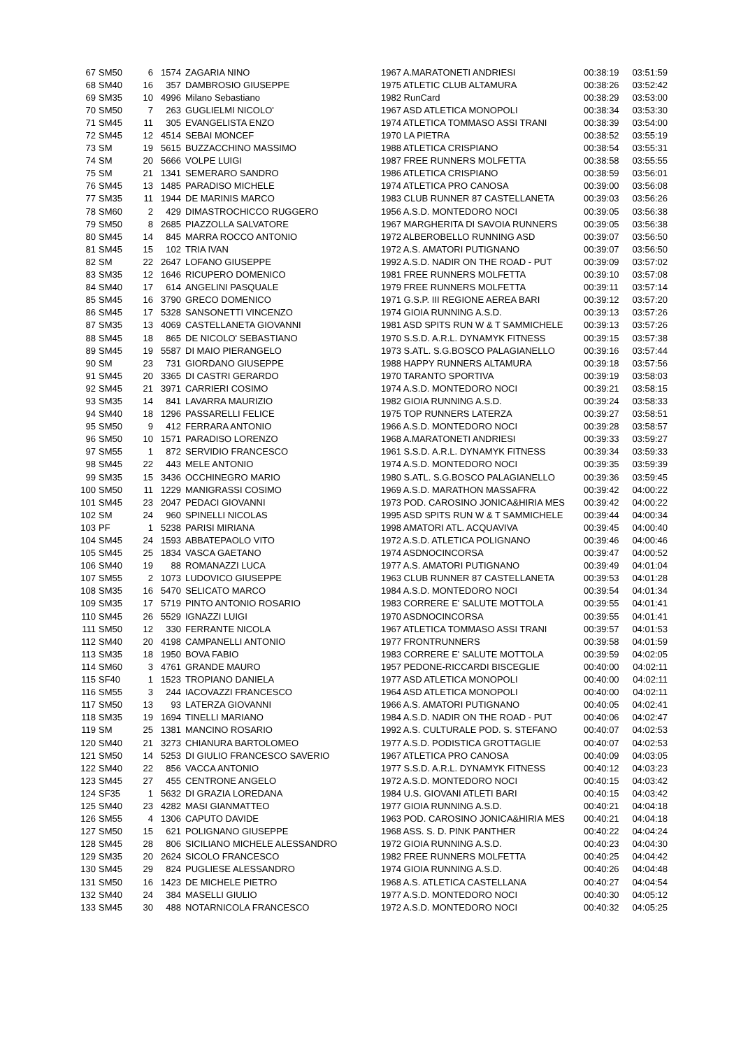| 67 | SM50 | 6 | 1574 | ZAGARIA NINO | 1967 A.MARATONETI ANDRIESI | 00:38:19 | 03:51:59 |
| 68 | SM40 | 16 | 357 | DAMBROSIO GIUSEPPE | 1975 ATLETIC CLUB ALTAMURA | 00:38:26 | 03:52:42 |
| 69 | SM35 | 10 | 4996 | Milano Sebastiano | 1982 RunCard | 00:38:29 | 03:53:00 |
| 70 | SM50 | 7 | 263 | GUGLIELMI NICOLO' | 1967 ASD ATLETICA MONOPOLI | 00:38:34 | 03:53:30 |
| 71 | SM45 | 11 | 305 | EVANGELISTA ENZO | 1974 ATLETICA TOMMASO ASSI TRANI | 00:38:39 | 03:54:00 |
| 72 | SM45 | 12 | 4514 | SEBAI MONCEF | 1970 LA PIETRA | 00:38:52 | 03:55:19 |
| 73 | SM | 19 | 5615 | BUZZACCHINO MASSIMO | 1988 ATLETICA CRISPIANO | 00:38:54 | 03:55:31 |
| 74 | SM | 20 | 5666 | VOLPE LUIGI | 1987 FREE RUNNERS MOLFETTA | 00:38:58 | 03:55:55 |
| 75 | SM | 21 | 1341 | SEMERARO SANDRO | 1986 ATLETICA CRISPIANO | 00:38:59 | 03:56:01 |
| 76 | SM45 | 13 | 1485 | PARADISO MICHELE | 1974 ATLETICA PRO CANOSA | 00:39:00 | 03:56:08 |
| 77 | SM35 | 11 | 1944 | DE MARINIS MARCO | 1983 CLUB RUNNER 87 CASTELLANETA | 00:39:03 | 03:56:26 |
| 78 | SM60 | 2 | 429 | DIMASTROCHICCO RUGGERO | 1956 A.S.D. MONTEDORO NOCI | 00:39:05 | 03:56:38 |
| 79 | SM50 | 8 | 2685 | PIAZZOLLA SALVATORE | 1967 MARGHERITA DI SAVOIA RUNNERS | 00:39:05 | 03:56:38 |
| 80 | SM45 | 14 | 845 | MARRA ROCCO ANTONIO | 1972 ALBEROBELLO RUNNING ASD | 00:39:07 | 03:56:50 |
| 81 | SM45 | 15 | 102 | TRIA IVAN | 1972 A.S. AMATORI PUTIGNANO | 00:39:07 | 03:56:50 |
| 82 | SM | 22 | 2647 | LOFANO GIUSEPPE | 1992 A.S.D. NADIR ON THE ROAD - PUT | 00:39:09 | 03:57:02 |
| 83 | SM35 | 12 | 1646 | RICUPERO DOMENICO | 1981 FREE RUNNERS MOLFETTA | 00:39:10 | 03:57:08 |
| 84 | SM40 | 17 | 614 | ANGELINI PASQUALE | 1979 FREE RUNNERS MOLFETTA | 00:39:11 | 03:57:14 |
| 85 | SM45 | 16 | 3790 | GRECO DOMENICO | 1971 G.S.P. III REGIONE AEREA BARI | 00:39:12 | 03:57:20 |
| 86 | SM45 | 17 | 5328 | SANSONETTI VINCENZO | 1974 GIOIA RUNNING A.S.D. | 00:39:13 | 03:57:26 |
| 87 | SM35 | 13 | 4069 | CASTELLANETA GIOVANNI | 1981 ASD SPITS RUN W & T SAMMICHELE | 00:39:13 | 03:57:26 |
| 88 | SM45 | 18 | 865 | DE NICOLO' SEBASTIANO | 1970 S.S.D. A.R.L. DYNAMYK FITNESS | 00:39:15 | 03:57:38 |
| 89 | SM45 | 19 | 5587 | DI MAIO PIERANGELO | 1973 S.ATL. S.G.BOSCO PALAGIANELLO | 00:39:16 | 03:57:44 |
| 90 | SM | 23 | 731 | GIORDANO GIUSEPPE | 1988 HAPPY RUNNERS ALTAMURA | 00:39:18 | 03:57:56 |
| 91 | SM45 | 20 | 3365 | DI CASTRI GERARDO | 1970 TARANTO SPORTIVA | 00:39:19 | 03:58:03 |
| 92 | SM45 | 21 | 3971 | CARRIERI COSIMO | 1974 A.S.D. MONTEDORO NOCI | 00:39:21 | 03:58:15 |
| 93 | SM35 | 14 | 841 | LAVARRA MAURIZIO | 1982 GIOIA RUNNING A.S.D. | 00:39:24 | 03:58:33 |
| 94 | SM40 | 18 | 1296 | PASSARELLI FELICE | 1975 TOP RUNNERS LATERZA | 00:39:27 | 03:58:51 |
| 95 | SM50 | 9 | 412 | FERRARA ANTONIO | 1966 A.S.D. MONTEDORO NOCI | 00:39:28 | 03:58:57 |
| 96 | SM50 | 10 | 1571 | PARADISO LORENZO | 1968 A.MARATONETI ANDRIESI | 00:39:33 | 03:59:27 |
| 97 | SM55 | 1 | 872 | SERVIDIO FRANCESCO | 1961 S.S.D. A.R.L. DYNAMYK FITNESS | 00:39:34 | 03:59:33 |
| 98 | SM45 | 22 | 443 | MELE ANTONIO | 1974 A.S.D. MONTEDORO NOCI | 00:39:35 | 03:59:39 |
| 99 | SM35 | 15 | 3436 | OCCHINEGRO MARIO | 1980 S.ATL. S.G.BOSCO PALAGIANELLO | 00:39:36 | 03:59:45 |
| 100 | SM50 | 11 | 1229 | MANIGRASSI COSIMO | 1969 A.S.D. MARATHON MASSAFRA | 00:39:42 | 04:00:22 |
| 101 | SM45 | 23 | 2047 | PEDACI GIOVANNI | 1973 POD. CAROSINO JONICA&HIRIA MES | 00:39:42 | 04:00:22 |
| 102 | SM | 24 | 960 | SPINELLI NICOLAS | 1995 ASD SPITS RUN W & T SAMMICHELE | 00:39:44 | 04:00:34 |
| 103 | PF | 1 | 5238 | PARISI MIRIANA | 1998 AMATORI ATL. ACQUAVIVA | 00:39:45 | 04:00:40 |
| 104 | SM45 | 24 | 1593 | ABBATEPAOLO VITO | 1972 A.S.D. ATLETICA POLIGNANO | 00:39:46 | 04:00:46 |
| 105 | SM45 | 25 | 1834 | VASCA GAETANO | 1974 ASDNOCINCORSA | 00:39:47 | 04:00:52 |
| 106 | SM40 | 19 | 88 | ROMANAZZI LUCA | 1977 A.S. AMATORI PUTIGNANO | 00:39:49 | 04:01:04 |
| 107 | SM55 | 2 | 1073 | LUDOVICO GIUSEPPE | 1963 CLUB RUNNER 87 CASTELLANETA | 00:39:53 | 04:01:28 |
| 108 | SM35 | 16 | 5470 | SELICATO MARCO | 1984 A.S.D. MONTEDORO NOCI | 00:39:54 | 04:01:34 |
| 109 | SM35 | 17 | 5719 | PINTO ANTONIO ROSARIO | 1983 CORRERE E' SALUTE MOTTOLA | 00:39:55 | 04:01:41 |
| 110 | SM45 | 26 | 5529 | IGNAZZI LUIGI | 1970 ASDNOCINCORSA | 00:39:55 | 04:01:41 |
| 111 | SM50 | 12 | 330 | FERRANTE NICOLA | 1967 ATLETICA TOMMASO ASSI TRANI | 00:39:57 | 04:01:53 |
| 112 | SM40 | 20 | 4198 | CAMPANELLI ANTONIO | 1977 FRONTRUNNERS | 00:39:58 | 04:01:59 |
| 113 | SM35 | 18 | 1950 | BOVA FABIO | 1983 CORRERE E' SALUTE MOTTOLA | 00:39:59 | 04:02:05 |
| 114 | SM60 | 3 | 4761 | GRANDE MAURO | 1957 PEDONE-RICCARDI BISCEGLIE | 00:40:00 | 04:02:11 |
| 115 | SF40 | 1 | 1523 | TROPIANO DANIELA | 1977 ASD ATLETICA MONOPOLI | 00:40:00 | 04:02:11 |
| 116 | SM55 | 3 | 244 | IACOVAZZI FRANCESCO | 1964 ASD ATLETICA MONOPOLI | 00:40:00 | 04:02:11 |
| 117 | SM50 | 13 | 93 | LATERZA GIOVANNI | 1966 A.S. AMATORI PUTIGNANO | 00:40:05 | 04:02:41 |
| 118 | SM35 | 19 | 1694 | TINELLI MARIANO | 1984 A.S.D. NADIR ON THE ROAD - PUT | 00:40:06 | 04:02:47 |
| 119 | SM | 25 | 1381 | MANCINO ROSARIO | 1992 A.S. CULTURALE POD. S. STEFANO | 00:40:07 | 04:02:53 |
| 120 | SM40 | 21 | 3273 | CHIANURA BARTOLOMEO | 1977 A.S.D. PODISTICA GROTTAGLIE | 00:40:07 | 04:02:53 |
| 121 | SM50 | 14 | 5253 | DI GIULIO FRANCESCO SAVERIO | 1967 ATLETICA PRO CANOSA | 00:40:09 | 04:03:05 |
| 122 | SM40 | 22 | 856 | VACCA ANTONIO | 1977 S.S.D. A.R.L. DYNAMYK FITNESS | 00:40:12 | 04:03:23 |
| 123 | SM45 | 27 | 455 | CENTRONE ANGELO | 1972 A.S.D. MONTEDORO NOCI | 00:40:15 | 04:03:42 |
| 124 | SF35 | 1 | 5632 | DI GRAZIA LOREDANA | 1984 U.S. GIOVANI ATLETI BARI | 00:40:15 | 04:03:42 |
| 125 | SM40 | 23 | 4282 | MASI GIANMATTEO | 1977 GIOIA RUNNING A.S.D. | 00:40:21 | 04:04:18 |
| 126 | SM55 | 4 | 1306 | CAPUTO DAVIDE | 1963 POD. CAROSINO JONICA&HIRIA MES | 00:40:21 | 04:04:18 |
| 127 | SM50 | 15 | 621 | POLIGNANO GIUSEPPE | 1968 ASS. S. D. PINK PANTHER | 00:40:22 | 04:04:24 |
| 128 | SM45 | 28 | 806 | SICILIANO MICHELE ALESSANDRO | 1972 GIOIA RUNNING A.S.D. | 00:40:23 | 04:04:30 |
| 129 | SM35 | 20 | 2624 | SICOLO FRANCESCO | 1982 FREE RUNNERS MOLFETTA | 00:40:25 | 04:04:42 |
| 130 | SM45 | 29 | 824 | PUGLIESE ALESSANDRO | 1974 GIOIA RUNNING A.S.D. | 00:40:26 | 04:04:48 |
| 131 | SM50 | 16 | 1423 | DE MICHELE PIETRO | 1968 A.S. ATLETICA CASTELLANA | 00:40:27 | 04:04:54 |
| 132 | SM40 | 24 | 384 | MASELLI GIULIO | 1977 A.S.D. MONTEDORO NOCI | 00:40:30 | 04:05:12 |
| 133 | SM45 | 30 | 488 | NOTARNICOLA FRANCESCO | 1972 A.S.D. MONTEDORO NOCI | 00:40:32 | 04:05:25 |